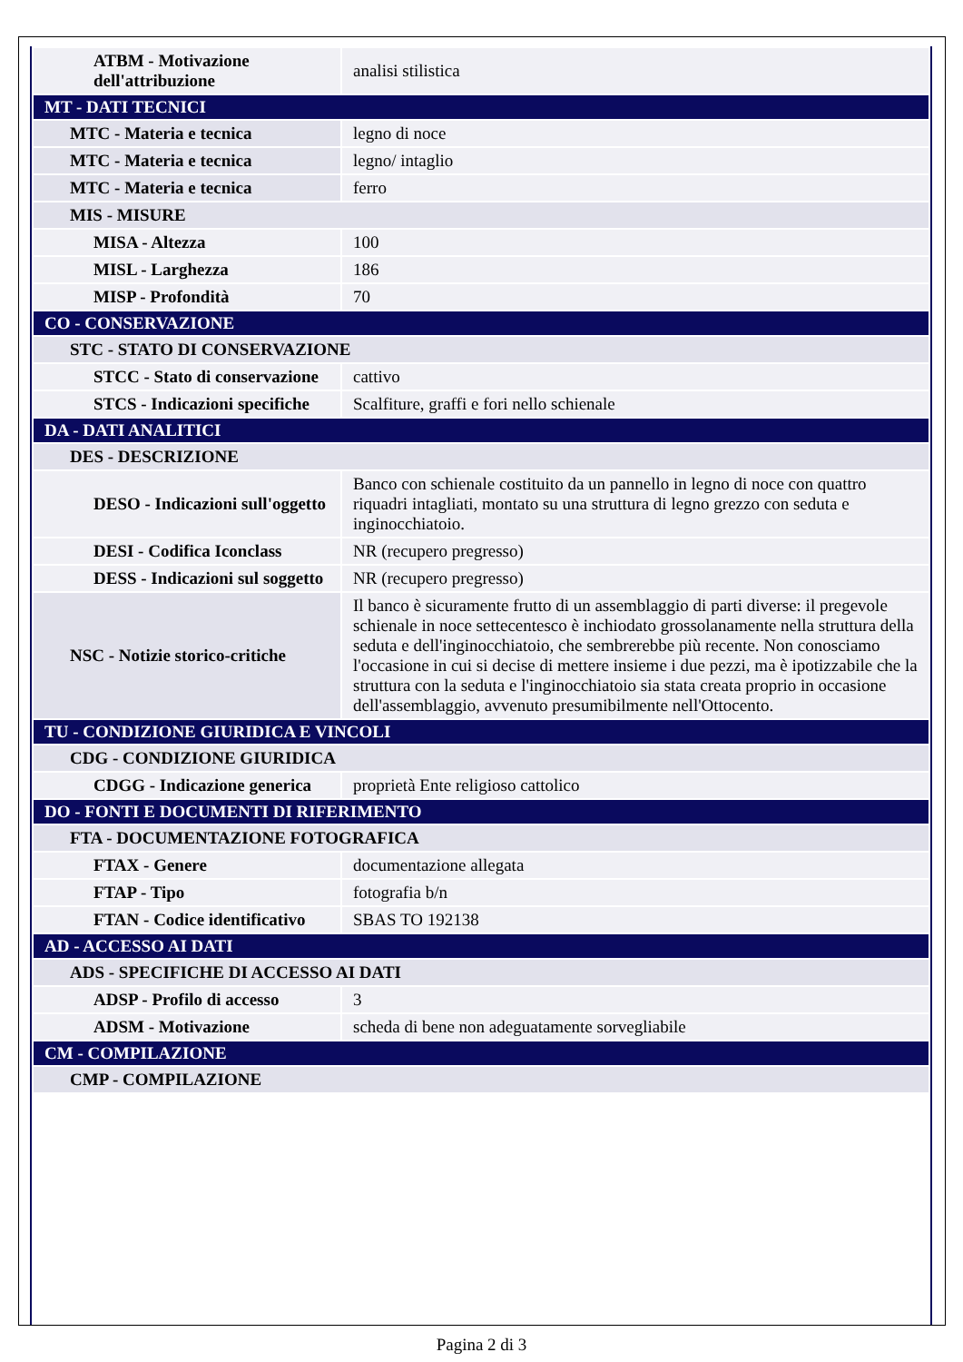| ATBM - Motivazione dell'attribuzione | analisi stilistica |
| MT - DATI TECNICI | |
| MTC - Materia e tecnica | legno di noce |
| MTC - Materia e tecnica | legno/ intaglio |
| MTC - Materia e tecnica | ferro |
| MIS - MISURE | |
| MISA - Altezza | 100 |
| MISL - Larghezza | 186 |
| MISP - Profondità | 70 |
| CO - CONSERVAZIONE | |
| STC - STATO DI CONSERVAZIONE | |
| STCC - Stato di conservazione | cattivo |
| STCS - Indicazioni specifiche | Scalfiture, graffi e fori nello schienale |
| DA - DATI ANALITICI | |
| DES - DESCRIZIONE | |
| DESO - Indicazioni sull'oggetto | Banco con schienale costituito da un pannello in legno di noce con quattro riquadri intagliati, montato su una struttura di legno grezzo con seduta e inginocchiatoio. |
| DESI - Codifica Iconclass | NR (recupero pregresso) |
| DESS - Indicazioni sul soggetto | NR (recupero pregresso) |
| NSC - Notizie storico-critiche | Il banco è sicuramente frutto di un assemblaggio di parti diverse: il pregevole schienale in noce settecentesco è inchiodato grossolanamente nella struttura della seduta e dell'inginocchiatoio, che sembrerebbe più recente. Non conosciamo l'occasione in cui si decise di mettere insieme i due pezzi, ma è ipotizzabile che la struttura con la seduta e l'inginocchiatoio sia stata creata proprio in occasione dell'assemblaggio, avvenuto presumibilmente nell'Ottocento. |
| TU - CONDIZIONE GIURIDICA E VINCOLI | |
| CDG - CONDIZIONE GIURIDICA | |
| CDGG - Indicazione generica | proprietà Ente religioso cattolico |
| DO - FONTI E DOCUMENTI DI RIFERIMENTO | |
| FTA - DOCUMENTAZIONE FOTOGRAFICA | |
| FTAX - Genere | documentazione allegata |
| FTAP - Tipo | fotografia b/n |
| FTAN - Codice identificativo | SBAS TO 192138 |
| AD - ACCESSO AI DATI | |
| ADS - SPECIFICHE DI ACCESSO AI DATI | |
| ADSP - Profilo di accesso | 3 |
| ADSM - Motivazione | scheda di bene non adeguatamente sorvegliabile |
| CM - COMPILAZIONE | |
| CMP - COMPILAZIONE | |
Pagina 2 di 3